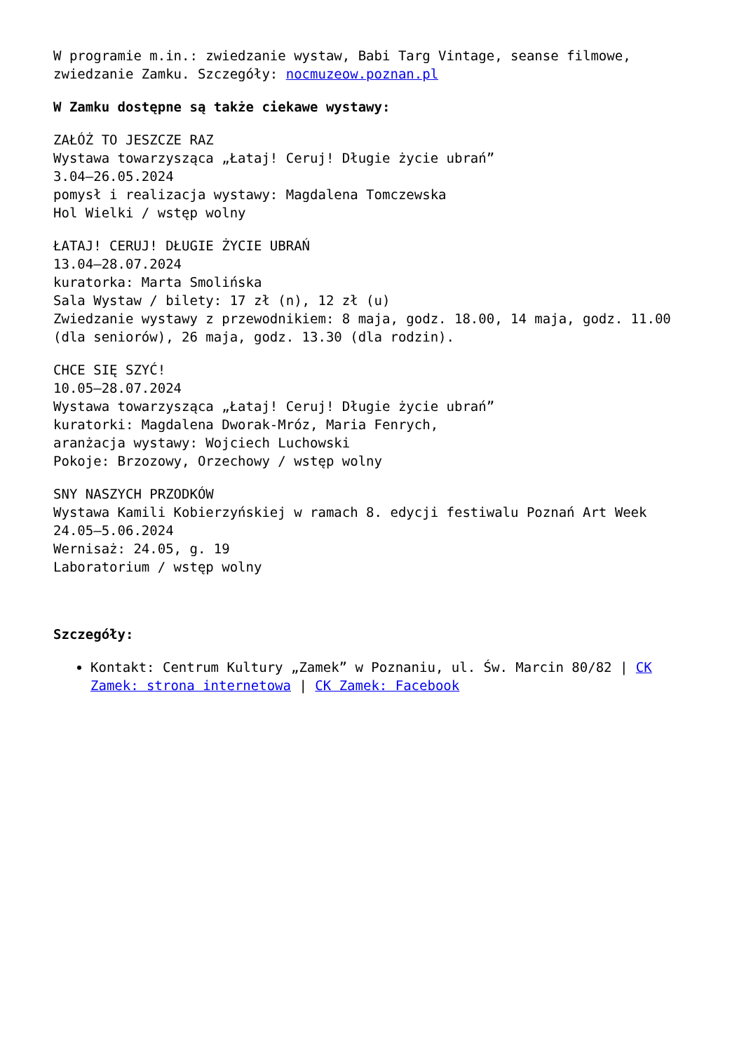W programie m.in.: zwiedzanie wystaw, Babi Targ Vintage, seanse filmowe, zwiedzanie Zamku. Szczegóły: nocmuzeow.poznan.pl
W Zamku dostępne są także ciekawe wystawy:
ZAŁÓŻ TO JESZCZE RAZ
Wystawa towarzysząca „Łataj! Ceruj! Długie życie ubrań”
3.04–26.05.2024
pomysł i realizacja wystawy: Magdalena Tomczewska
Hol Wielki / wstęp wolny
ŁATAJ! CERUJ! DŁUGIE ŻYCIE UBRAŃ
13.04–28.07.2024
kuratorka: Marta Smolińska
Sala Wystaw / bilety: 17 zł (n), 12 zł (u)
Zwiedzanie wystawy z przewodnikiem: 8 maja, godz. 18.00, 14 maja, godz. 11.00 (dla seniorów), 26 maja, godz. 13.30 (dla rodzin).
CHCE SIĘ SZYĆ!
10.05–28.07.2024
Wystawa towarzysząca „Łataj! Ceruj! Długie życie ubrań”
kuratorki: Magdalena Dworak-Mróz, Maria Fenrych,
aranżacja wystawy: Wojciech Luchowski
Pokoje: Brzozowy, Orzechowy / wstęp wolny
SNY NASZYCH PRZODKÓW
Wystawa Kamili Kobierzyńskiej w ramach 8. edycji festiwalu Poznań Art Week
24.05–5.06.2024
Wernisaż: 24.05, g. 19
Laboratorium / wstęp wolny
Szczegóły:
Kontakt: Centrum Kultury „Zamek” w Poznaniu, ul. Św. Marcin 80/82 | CK Zamek: strona internetowa | CK Zamek: Facebook